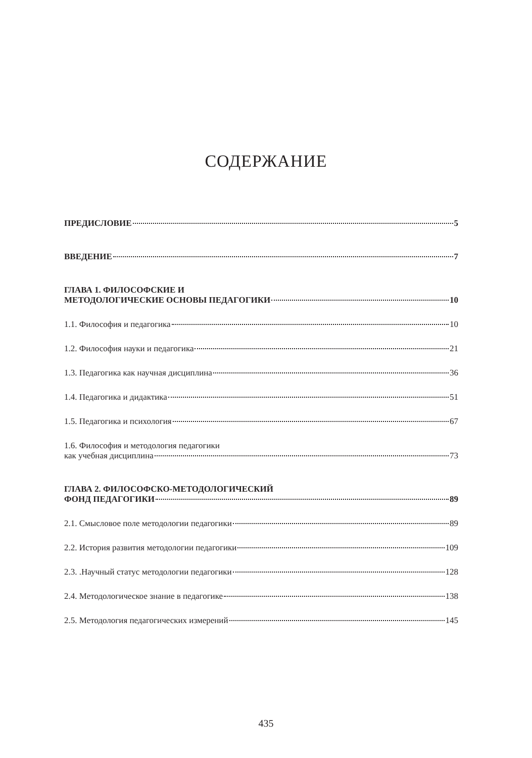СОДЕРЖАНИЕ
ПРЕДИСЛОВИЕ 5
ВВЕДЕНИЕ 7
ГЛАВА 1. ФИЛОСОФСКИЕ И
МЕТОДОЛОГИЧЕСКИЕ ОСНОВЫ ПЕДАГОГИКИ 10
1.1. Философия и педагогика 10
1.2. Философия науки и педагогика 21
1.3. Педагогика как научная дисциплина 36
1.4. Педагогика и дидактика 51
1.5. Педагогика и психология 67
1.6. Философия и методология педагогики
как учебная дисциплина 73
ГЛАВА 2. ФИЛОСОФСКО-МЕТОДОЛОГИЧЕСКИЙ
ФОНД ПЕДАГОГИКИ 89
2.1. Смысловое поле методологии педагогики 89
2.2. История развития методологии педагогики 109
2.3. .Научный статус методологии педагогики 128
2.4. Методологическое знание в педагогике 138
2.5. Методология педагогических измерений 145
435